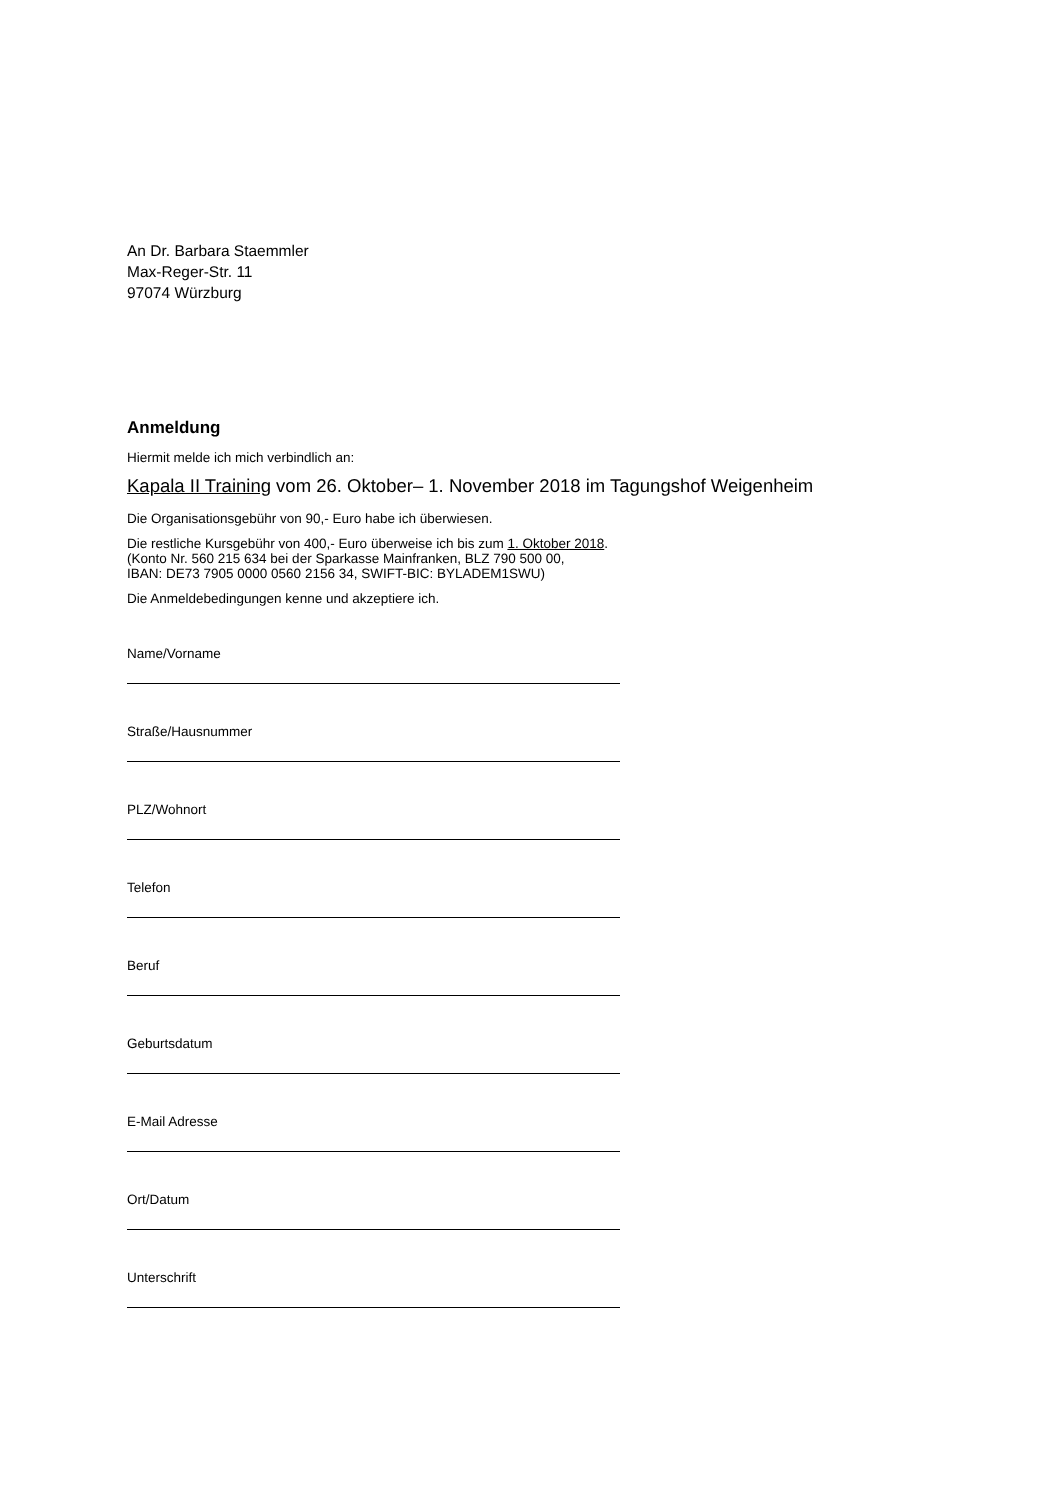An Dr. Barbara Staemmler
Max-Reger-Str. 11
97074 Würzburg
Anmeldung
Hiermit melde ich mich verbindlich an:
Kapala II Training vom 26. Oktober– 1. November 2018 im Tagungshof Weigenheim
Die Organisationsgebühr von 90,- Euro habe ich überwiesen.
Die restliche Kursgebühr von 400,- Euro überweise ich bis zum 1. Oktober 2018.
(Konto Nr. 560 215 634 bei der Sparkasse Mainfranken, BLZ 790 500 00,
IBAN: DE73 7905 0000 0560 2156 34, SWIFT-BIC: BYLADEM1SWU)
Die Anmeldebedingungen kenne und akzeptiere ich.
Name/Vorname
Straße/Hausnummer
PLZ/Wohnort
Telefon
Beruf
Geburtsdatum
E-Mail Adresse
Ort/Datum
Unterschrift